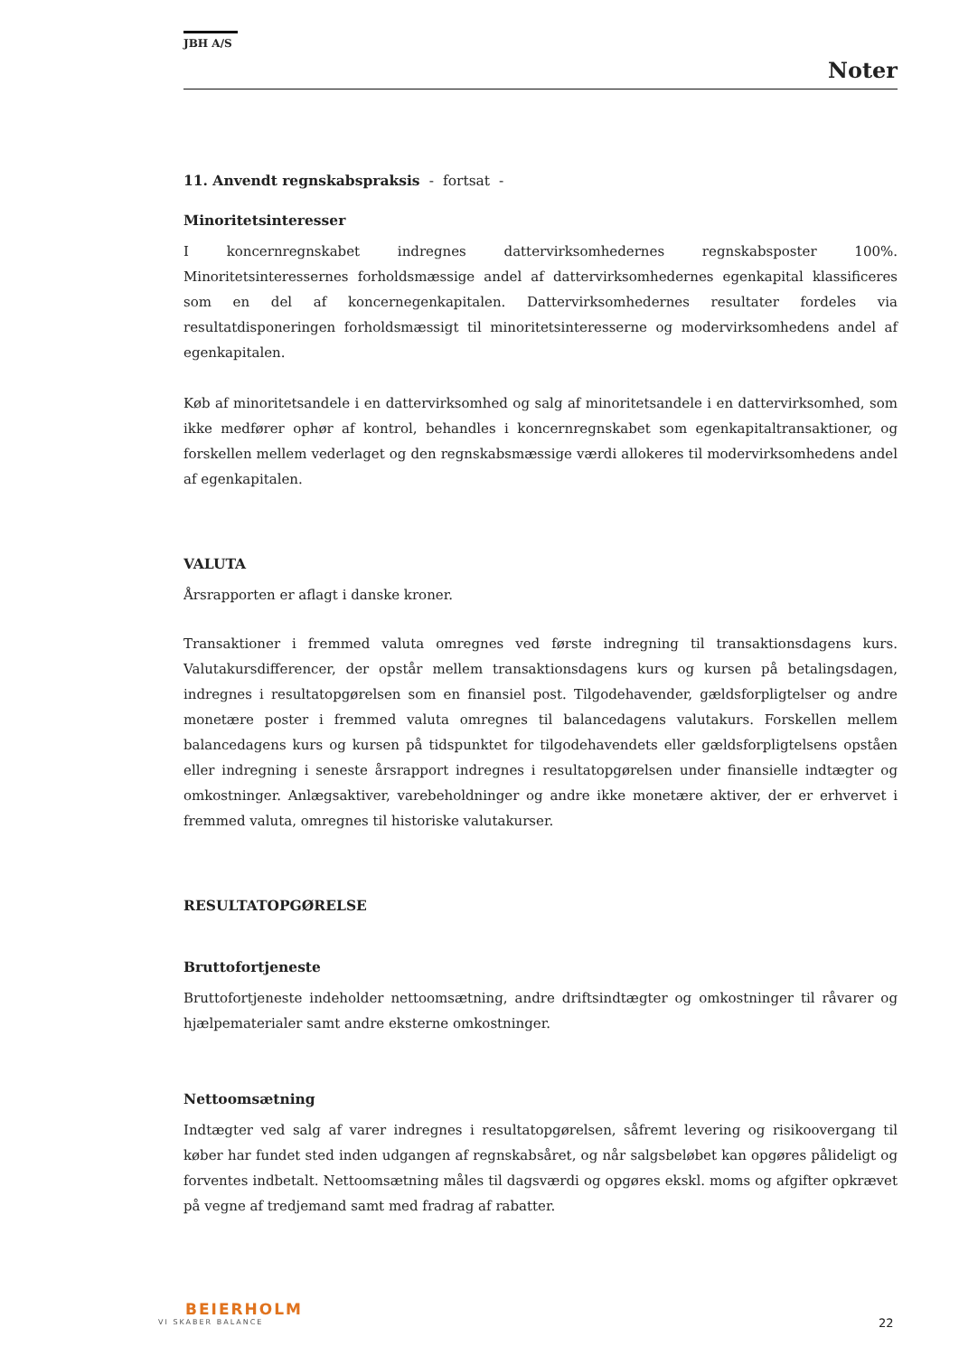JBH A/S
Noter
11. Anvendt regnskabspraksis - fortsat -
Minoritetsinteresser
I koncernregnskabet indregnes dattervirksomhedernes regnskabsposter 100%. Minoritetsinteressernes forholdsmæssige andel af dattervirksomhedernes egenkapital klassificeres som en del af koncernegenkapitalen. Dattervirksomhedernes resultater fordeles via resultatdisponeringen forholdsmæssigt til minoritetsinteresserne og modervirksomhedens andel af egenkapitalen.
Køb af minoritetsandele i en dattervirksomhed og salg af minoritetsandele i en dattervirksomhed, som ikke medfører ophør af kontrol, behandles i koncernregnskabet som egenkapitaltransaktioner, og forskellen mellem vederlaget og den regnskabsmæssige værdi allokeres til modervirksomhedens andel af egenkapitalen.
VALUTA
Årsrapporten er aflagt i danske kroner.
Transaktioner i fremmed valuta omregnes ved første indregning til transaktionsdagens kurs. Valutakursdifferencer, der opstår mellem transaktionsdagens kurs og kursen på betalingsdagen, indregnes i resultatopgørelsen som en finansiel post. Tilgodehavender, gældsforpligtelser og andre monetære poster i fremmed valuta omregnes til balancedagens valutakurs. Forskellen mellem balancedagens kurs og kursen på tidspunktet for tilgodehavendets eller gældsforpligtelsens opståen eller indregning i seneste årsrapport indregnes i resultatopgørelsen under finansielle indtægter og omkostninger. Anlægsaktiver, varebeholdninger og andre ikke monetære aktiver, der er erhvervet i fremmed valuta, omregnes til historiske valutakurser.
RESULTATOPGØRELSE
Bruttofortjeneste
Bruttofortjeneste indeholder nettoomsætning, andre driftsindtægter og omkostninger til råvarer og hjælpematerialer samt andre eksterne omkostninger.
Nettoomsætning
Indtægter ved salg af varer indregnes i resultatopgørelsen, såfremt levering og risikoovergang til køber har fundet sted inden udgangen af regnskabsåret, og når salgsbeløbet kan opgøres pålideligt og forventes indbetalt. Nettoomsætning måles til dagsværdi og opgøres ekskl. moms og afgifter opkrævet på vegne af tredjemand samt med fradrag af rabatter.
BEIERHOLM
VI SKABER BALANCE
22